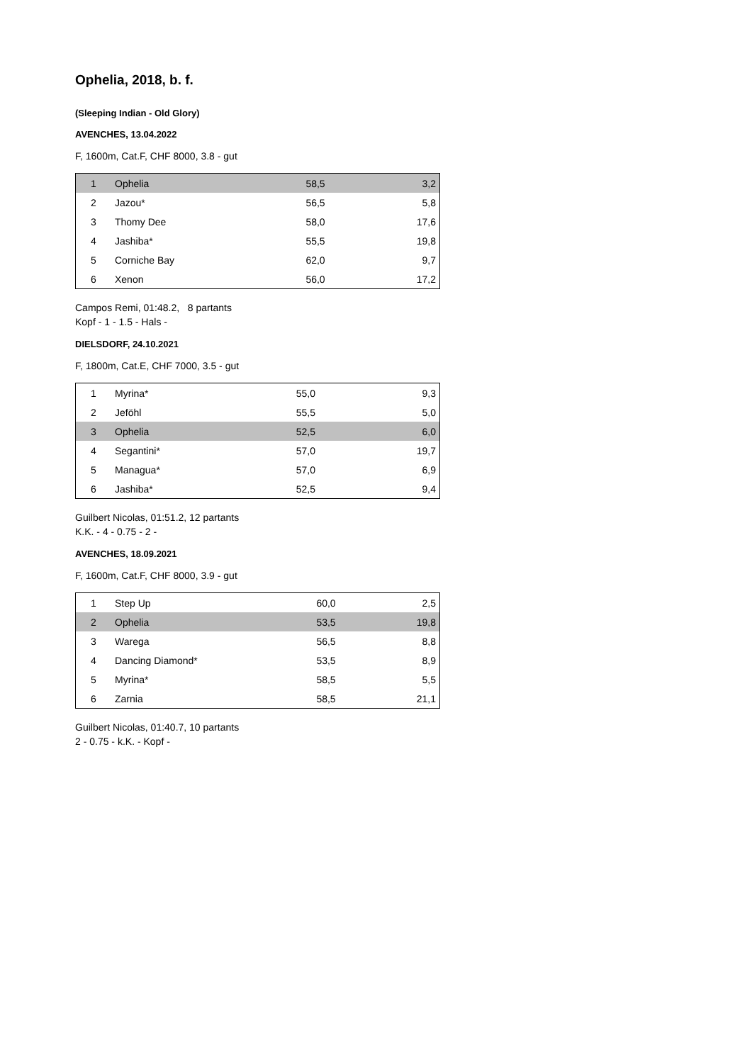Ophelia, 2018, b. f.
(Sleeping Indian - Old Glory)
AVENCHES, 13.04.2022
F, 1600m, Cat.F, CHF 8000, 3.8 - gut
| 1 | Ophelia | 58,5 | 3,2 |
| 2 | Jazou* | 56,5 | 5,8 |
| 3 | Thomy Dee | 58,0 | 17,6 |
| 4 | Jashiba* | 55,5 | 19,8 |
| 5 | Corniche Bay | 62,0 | 9,7 |
| 6 | Xenon | 56,0 | 17,2 |
Campos Remi, 01:48.2, 8 partants
Kopf - 1 - 1.5 - Hals -
DIELSDORF, 24.10.2021
F, 1800m, Cat.E, CHF 7000, 3.5 - gut
| 1 | Myrina* | 55,0 | 9,3 |
| 2 | Jeföhl | 55,5 | 5,0 |
| 3 | Ophelia | 52,5 | 6,0 |
| 4 | Segantini* | 57,0 | 19,7 |
| 5 | Managua* | 57,0 | 6,9 |
| 6 | Jashiba* | 52,5 | 9,4 |
Guilbert Nicolas, 01:51.2, 12 partants
K.K. - 4 - 0.75 - 2 -
AVENCHES, 18.09.2021
F, 1600m, Cat.F, CHF 8000, 3.9 - gut
| 1 | Step Up | 60,0 | 2,5 |
| 2 | Ophelia | 53,5 | 19,8 |
| 3 | Warega | 56,5 | 8,8 |
| 4 | Dancing Diamond* | 53,5 | 8,9 |
| 5 | Myrina* | 58,5 | 5,5 |
| 6 | Zarnia | 58,5 | 21,1 |
Guilbert Nicolas, 01:40.7, 10 partants
2 - 0.75 - k.K. - Kopf -